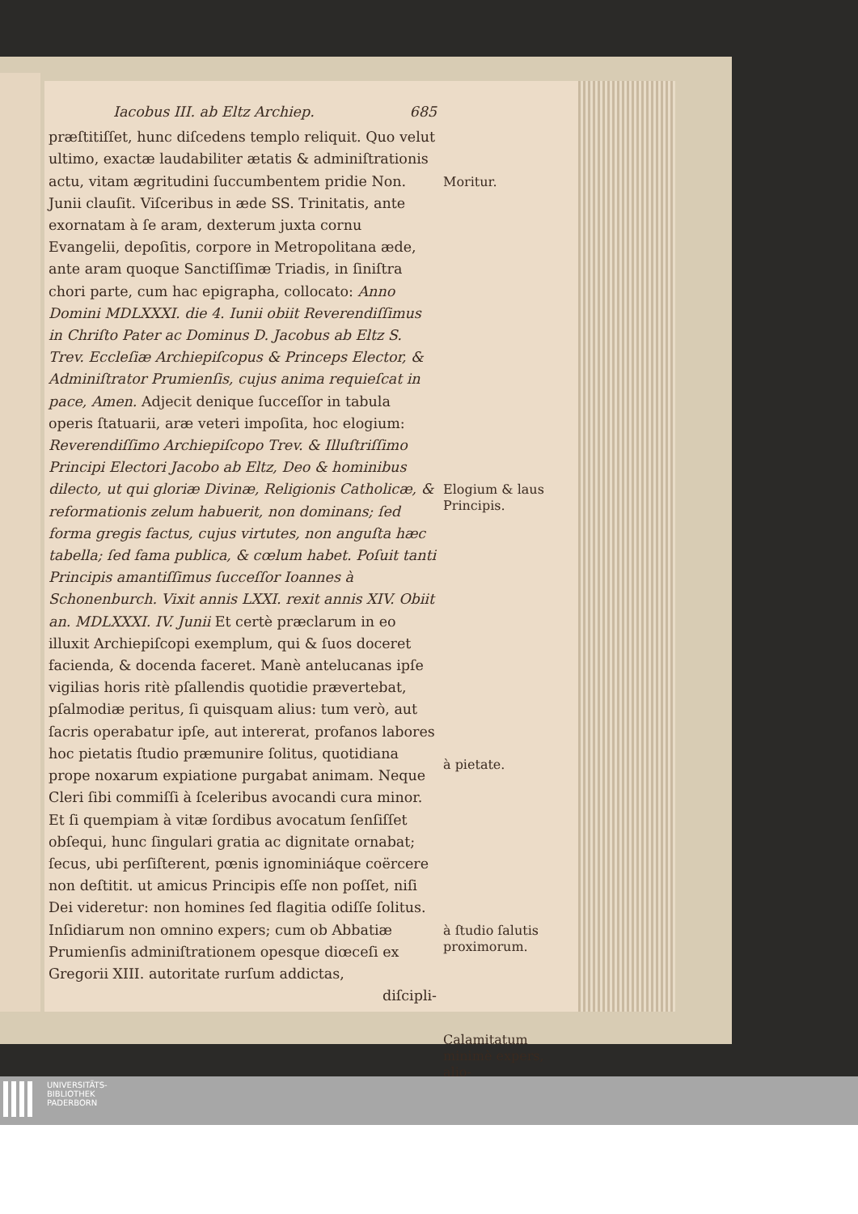Iacobus III. ab Eltz Archiep. 685
præſtitiſſet, hunc diſcedens templo reliquit. Quo velut ultimo, exactæ laudabiliter ætatis & adminiſtrationis actu, vitam ægritudini ſuccumbentem pridie Non. Junii clauſit. Viſceribus in æde SS. Trinitatis, ante exornatam à ſe aram, dexterum juxta cornu Evangelii, depoſitis, corpore in Metropolitana æde, ante aram quoque Sanctiſſimæ Triadis, in ſiniſtra chori parte, cum hac epigrapha, collocato: Anno Domini MDLXXXI. die 4. Iunii obiit Reverendiſſimus in Chriſto Pater ac Dominus D. Jacobus ab Eltz S. Trev. Eccleſiæ Archiepiſcopus & Princeps Elector, & Adminiſtrator Prumienſis, cujus anima requieſcat in pace, Amen. Adjecit denique ſucceſſor in tabula operis ſtatuarii, aræ veteri impoſita, hoc elogium: Reverendiſſimo Archiepiſcopo Trev. & Illuſtriſſimo Principi Electori Jacobo ab Eltz, Deo & hominibus dilecto, ut qui gloriæ Divinæ, Religionis Catholicæ, & reformationis zelum habuerit, non dominans; ſed forma gregis factus, cujus virtutes, non anguſta hæc tabella; ſed fama publica, & cœlum habet. Poſuit tanti Principis amantiſſimus ſucceſſor Ioannes à Schonenburch. Vixit annis LXXI. rexit annis XIV. Obiit an. MDLXXXI. IV. Junii Et certè præclarum in eo illuxit Archiepiſcopi exemplum, qui & ſuos doceret facienda, & docenda faceret. Manè antelucanas ipſe vigilias horis ritè pſallendis quotidie prævertebat, pſalmodiæ peritus, ſi quisquam alius: tum verò, aut ſacris operabatur ipſe, aut intererat, profanos labores hoc pietatis ſtudio præmunire ſolitus, quotidiana prope noxarum expiatione purgabat animam. Neque Cleri ſibi commiſſi à ſceleribus avocandi cura minor. Et ſi quempiam à vitæ ſordibus avocatum ſenſiſſet obſequi, hunc ſingulari gratia ac dignitate ornabat; ſecus, ubi perſiſterent, pœnis ignominiáque coërcere non deſtitit. ut amicus Principis eſſe non poſſet, niſi Dei videretur: non homines ſed flagitia odiſſe ſolitus. Inſidiarum non omnino expers; cum ob Abbatiæ Prumienſis adminiſtrationem opesque diœceſi ex Gregorii XIII. autoritate rurſum addictas,
diſcipli-
Moritur.
Elogium & laus Principis.
à pietate.
à ſtudio ſalutis proximorum.
Calamitatum minimè expers, alio-
UNIVERSITÄTS-
BIBLIOTHEK
PADERBORN